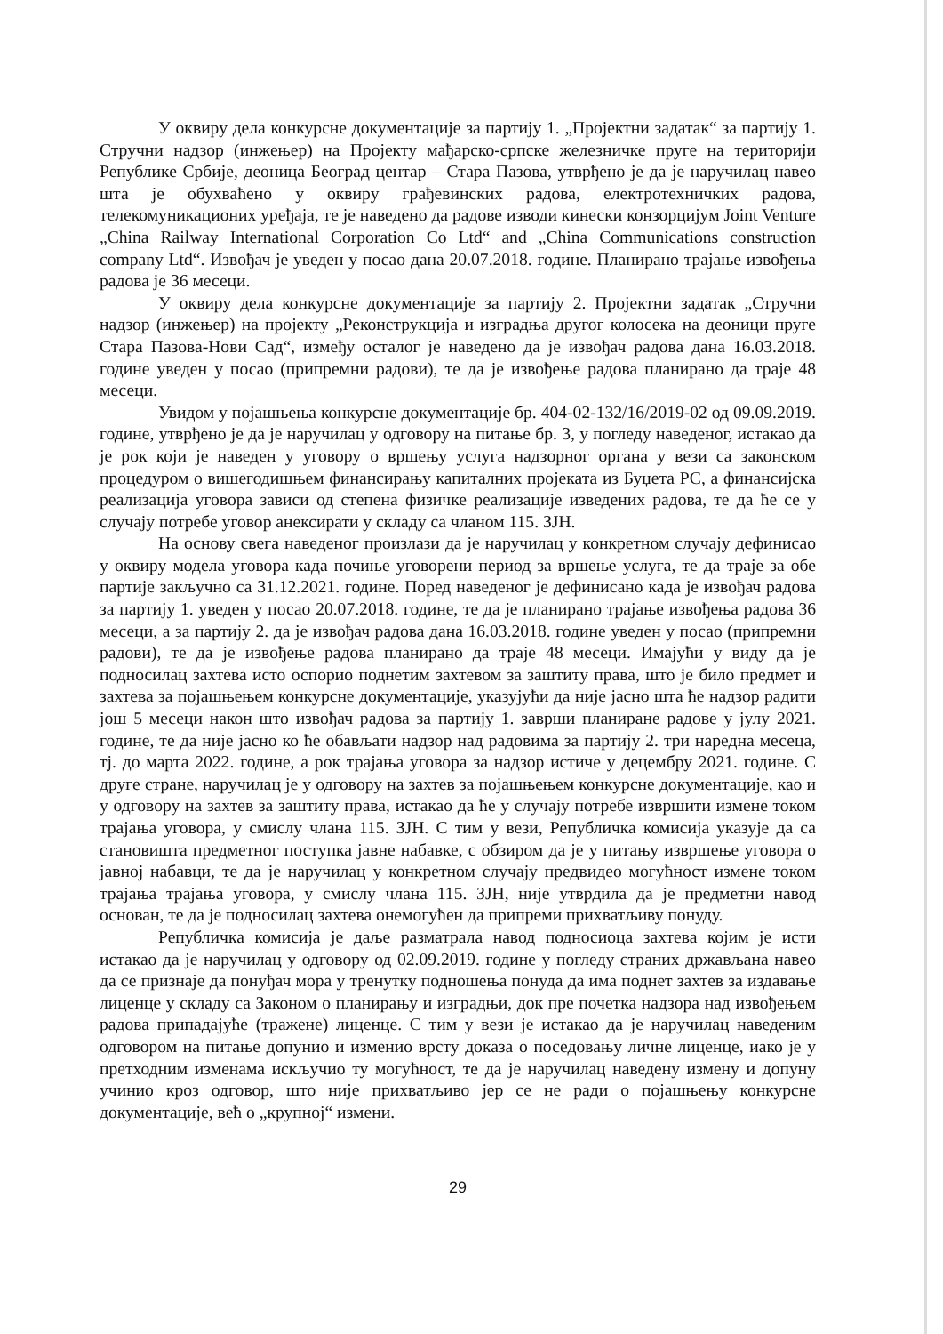У оквиру дела конкурсне документације за партију 1. „Пројектни задатак“ за партију 1. Стручни надзор (инжењер) на Пројекту мађарско-српске железничке пруге на територији Републике Србије, деоница Београд центар – Стара Пазова, утврђено је да је наручилац навео шта је обухваћено у оквиру грађевинских радова, електротехничких радова, телекомуникационих уређаја, те је наведено да радове изводи кинески конзорцијум Joint Venture „China Railway International Corporation Co Ltd“ and „China Communications construction company Ltd“. Извођач је уведен у посао дана 20.07.2018. године. Планирано трајање извођења радова је 36 месеци.
У оквиру дела конкурсне документације за партију 2. Пројектни задатак „Стручни надзор (инжењер) на пројекту „Реконструкција и изградња другог колосека на деоници пруге Стара Пазова-Нови Сад“, између осталог је наведено да је извођач радова дана 16.03.2018. године уведен у посао (припремни радови), те да је извођење радова планирано да траје 48 месеци.
Увидом у појашњења конкурсне документације бр. 404-02-132/16/2019-02 од 09.09.2019. године, утврђено је да је наручилац у одговору на питање бр. 3, у погледу наведеног, истакао да је рок који је наведен у уговору о вршењу услуга надзорног органа у вези са законском процедуром о вишегодишњем финансирању капиталних пројеката из Буџета РС, а финансијска реализација уговора зависи од степена физичке реализације изведених радова, те да ће се у случају потребе уговор анексирати у складу са чланом 115. ЗЈН.
На основу свега наведеног произлази да је наручилац у конкретном случају дефинисао у оквиру модела уговора када почиње уговорени период за вршење услуга, те да траје за обе партије закључно са 31.12.2021. године. Поред наведеног је дефинисано када је извођач радова за партију 1. уведен у посао 20.07.2018. године, те да је планирано трајање извођења радова 36 месеци, а за партију 2. да је извођач радова дана 16.03.2018. године уведен у посао (припремни радови), те да је извођење радова планирано да траје 48 месеци. Имајући у виду да је подносилац захтева исто оспорио поднетим захтевом за заштиту права, што је било предмет и захтева за појашњењем конкурсне документације, указујући да није јасно шта ће надзор радити још 5 месеци након што извођач радова за партију 1. заврши планиране радове у јулу 2021. године, те да није јасно ко ће обављати надзор над радовима за партију 2. три наредна месеца, тј. до марта 2022. године, а рок трајања уговора за надзор истиче у децембру 2021. године. С друге стране, наручилац је у одговору на захтев за појашњењем конкурсне документације, као и у одговору на захтев за заштиту права, истакао да ће у случају потребе извршити измене током трајања уговора, у смислу члана 115. ЗЈН. С тим у вези, Републичка комисија указује да са становишта предметног поступка јавне набавке, с обзиром да је у питању извршење уговора о јавној набавци, те да је наручилац у конкретном случају предвидео могућност измене током трајања трајања уговора, у смислу члана 115. ЗЈН, није утврдила да је предметни навод основан, те да је подносилац захтева онемогућен да припреми прихватљиву понуду.
Републичка комисија је даље разматрала навод подносиоца захтева којим је исти истакао да је наручилац у одговору од 02.09.2019. године у погледу страних држављана навео да се признаје да понуђач мора у тренутку подношења понуда да има поднет захтев за издавање лиценце у складу са Законом о планирању и изградњи, док пре почетка надзора над извођењем радова припадајуће (тражене) лиценце. С тим у вези је истакао да је наручилац наведеним одговором на питање допунио и изменио врсту доказа о поседовању личне лиценце, иако је у претходним изменама искључио ту могућност, те да је наручилац наведену измену и допуну учинио кроз одговор, што није прихватљиво јер се не ради о појашњењу конкурсне документације, већ о „крупној“ измени.
29